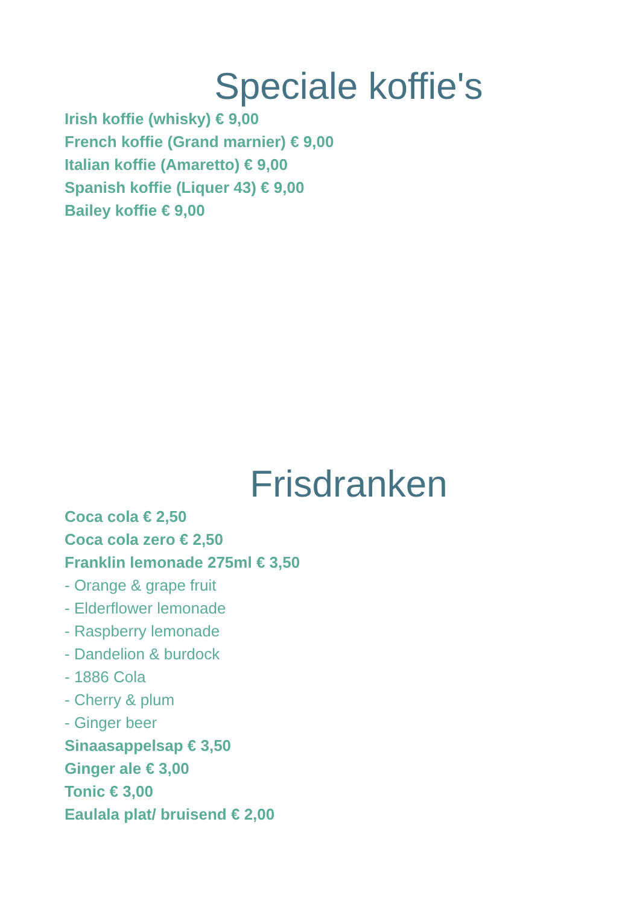Speciale koffie's
Irish koffie (whisky) € 9,00
French koffie (Grand marnier) € 9,00
Italian koffie (Amaretto) € 9,00
Spanish koffie (Liquer 43) € 9,00
Bailey koffie € 9,00
Frisdranken
Coca cola € 2,50
Coca cola zero € 2,50
Franklin lemonade 275ml € 3,50
- Orange & grape fruit
- Elderflower lemonade
- Raspberry lemonade
- Dandelion & burdock
- 1886 Cola
- Cherry & plum
- Ginger beer
Sinaasappelsap € 3,50
Ginger ale € 3,00
Tonic € 3,00
Eaulala plat/ bruisend € 2,00